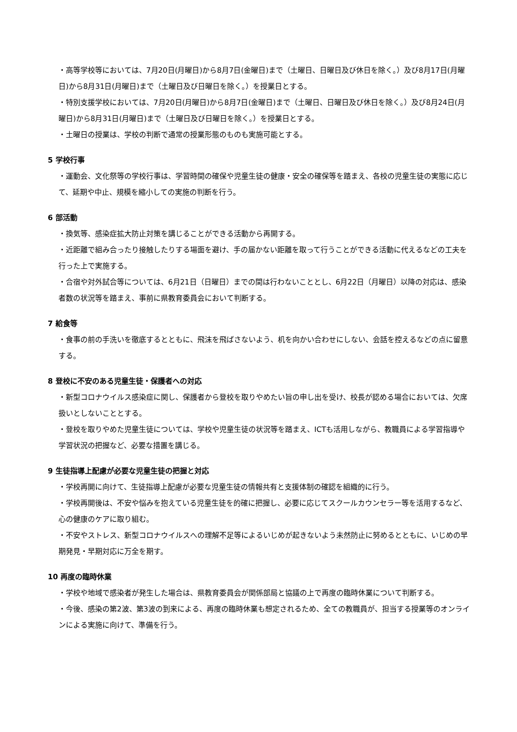・高等学校等においては、7月20日(月曜日)から8月7日(金曜日)まで（土曜日、日曜日及び休日を除く。）及び8月17日(月曜日)から8月31日(月曜日)まで（土曜日及び日曜日を除く。）を授業日とする。
・特別支援学校においては、7月20日(月曜日)から8月7日(金曜日)まで（土曜日、日曜日及び休日を除く。）及び8月24日(月曜日)から8月31日(月曜日)まで（土曜日及び日曜日を除く。）を授業日とする。
・土曜日の授業は、学校の判断で通常の授業形態のものも実施可能とする。
5 学校行事
・運動会、文化祭等の学校行事は、学習時間の確保や児童生徒の健康・安全の確保等を踏まえ、各校の児童生徒の実態に応じて、延期や中止、規模を縮小しての実施の判断を行う。
6 部活動
・換気等、感染症拡大防止対策を講じることができる活動から再開する。
・近距離で組み合ったり接触したりする場面を避け、手の届かない距離を取って行うことができる活動に代えるなどの工夫を行った上で実施する。
・合宿や対外試合等については、6月21日（日曜日）までの間は行わないこととし、6月22日（月曜日）以降の対応は、感染者数の状況等を踏まえ、事前に県教育委員会において判断する。
7 給食等
・食事の前の手洗いを徹底するとともに、飛沫を飛ばさないよう、机を向かい合わせにしない、会話を控えるなどの点に留意する。
8 登校に不安のある児童生徒・保護者への対応
・新型コロナウイルス感染症に関し、保護者から登校を取りやめたい旨の申し出を受け、校長が認める場合においては、欠席扱いとしないこととする。
・登校を取りやめた児童生徒については、学校や児童生徒の状況等を踏まえ、ICTも活用しながら、教職員による学習指導や学習状況の把握など、必要な措置を講じる。
9 生徒指導上配慮が必要な児童生徒の把握と対応
・学校再開に向けて、生徒指導上配慮が必要な児童生徒の情報共有と支援体制の確認を組織的に行う。
・学校再開後は、不安や悩みを抱えている児童生徒を的確に把握し、必要に応じてスクールカウンセラー等を活用するなど、心の健康のケアに取り組む。
・不安やストレス、新型コロナウイルスへの理解不足等によるいじめが起きないよう未然防止に努めるとともに、いじめの早期発見・早期対応に万全を期す。
10 再度の臨時休業
・学校や地域で感染者が発生した場合は、県教育委員会が関係部局と協議の上で再度の臨時休業について判断する。
・今後、感染の第2波、第3波の到来による、再度の臨時休業も想定されるため、全ての教職員が、担当する授業等のオンラインによる実施に向けて、準備を行う。